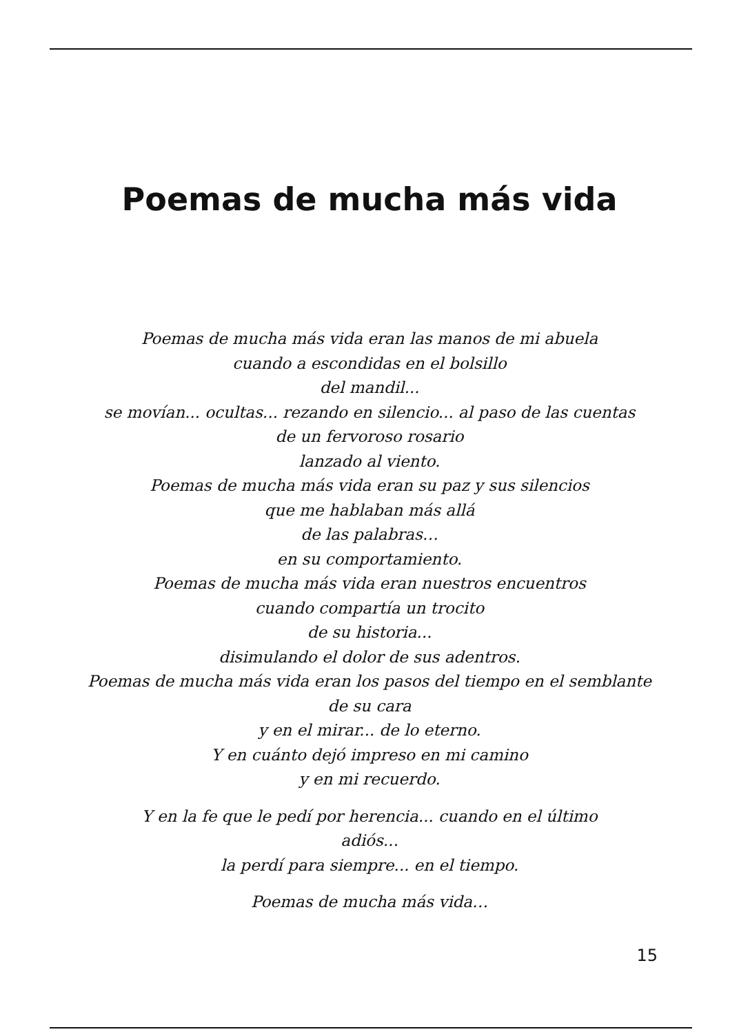Poemas de mucha más vida
Poemas de mucha más vida eran las manos de mi abuela
cuando a escondidas en el bolsillo
del mandil...
se movían... ocultas... rezando en silencio... al paso de las cuentas
de un fervoroso rosario
lanzado al viento.
Poemas de mucha más vida eran su paz y sus silencios
que me hablaban más allá
de las palabras…
en su comportamiento.
Poemas de mucha más vida eran nuestros encuentros
cuando compartía un trocito
de su historia...
disimulando el dolor de sus adentros.
Poemas de mucha más vida eran los pasos del tiempo en el semblante
de su cara
y en el mirar... de lo eterno.
Y en cuánto dejó impreso en mi camino
y en mi recuerdo.
Y en la fe que le pedí por herencia... cuando en el último
adiós...
la perdí para siempre... en el tiempo.
Poemas de mucha más vida…
15